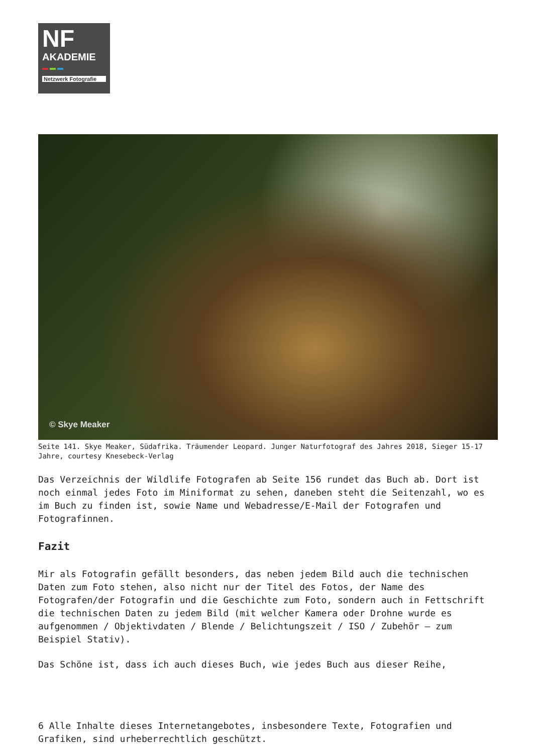NF
AKADEMIE
Netzwerk Fotografie
© Skye Meaker
Seite 141. Skye Meaker, Südafrika. Träumender Leopard. Junger Naturfotograf des Jahres 2018, Sieger 15-17 Jahre, courtesy Knesebeck-Verlag
Das Verzeichnis der Wildlife Fotografen ab Seite 156 rundet das Buch ab. Dort ist noch einmal jedes Foto im Miniformat zu sehen, daneben steht die Seitenzahl, wo es im Buch zu finden ist, sowie Name und Webadresse/E-Mail der Fotografen und Fotografinnen.
Fazit
Mir als Fotografin gefällt besonders, das neben jedem Bild auch die technischen Daten zum Foto stehen, also nicht nur der Titel des Fotos, der Name des Fotografen/der Fotografin und die Geschichte zum Foto, sondern auch in Fettschrift die technischen Daten zu jedem Bild (mit welcher Kamera oder Drohne wurde es aufgenommen / Objektivdaten / Blende / Belichtungszeit / ISO / Zubehör – zum Beispiel Stativ).
Das Schöne ist, dass ich auch dieses Buch, wie jedes Buch aus dieser Reihe,
6 Alle Inhalte dieses Internetangebotes, insbesondere Texte, Fotografien und Grafiken, sind urheberrechtlich geschützt.